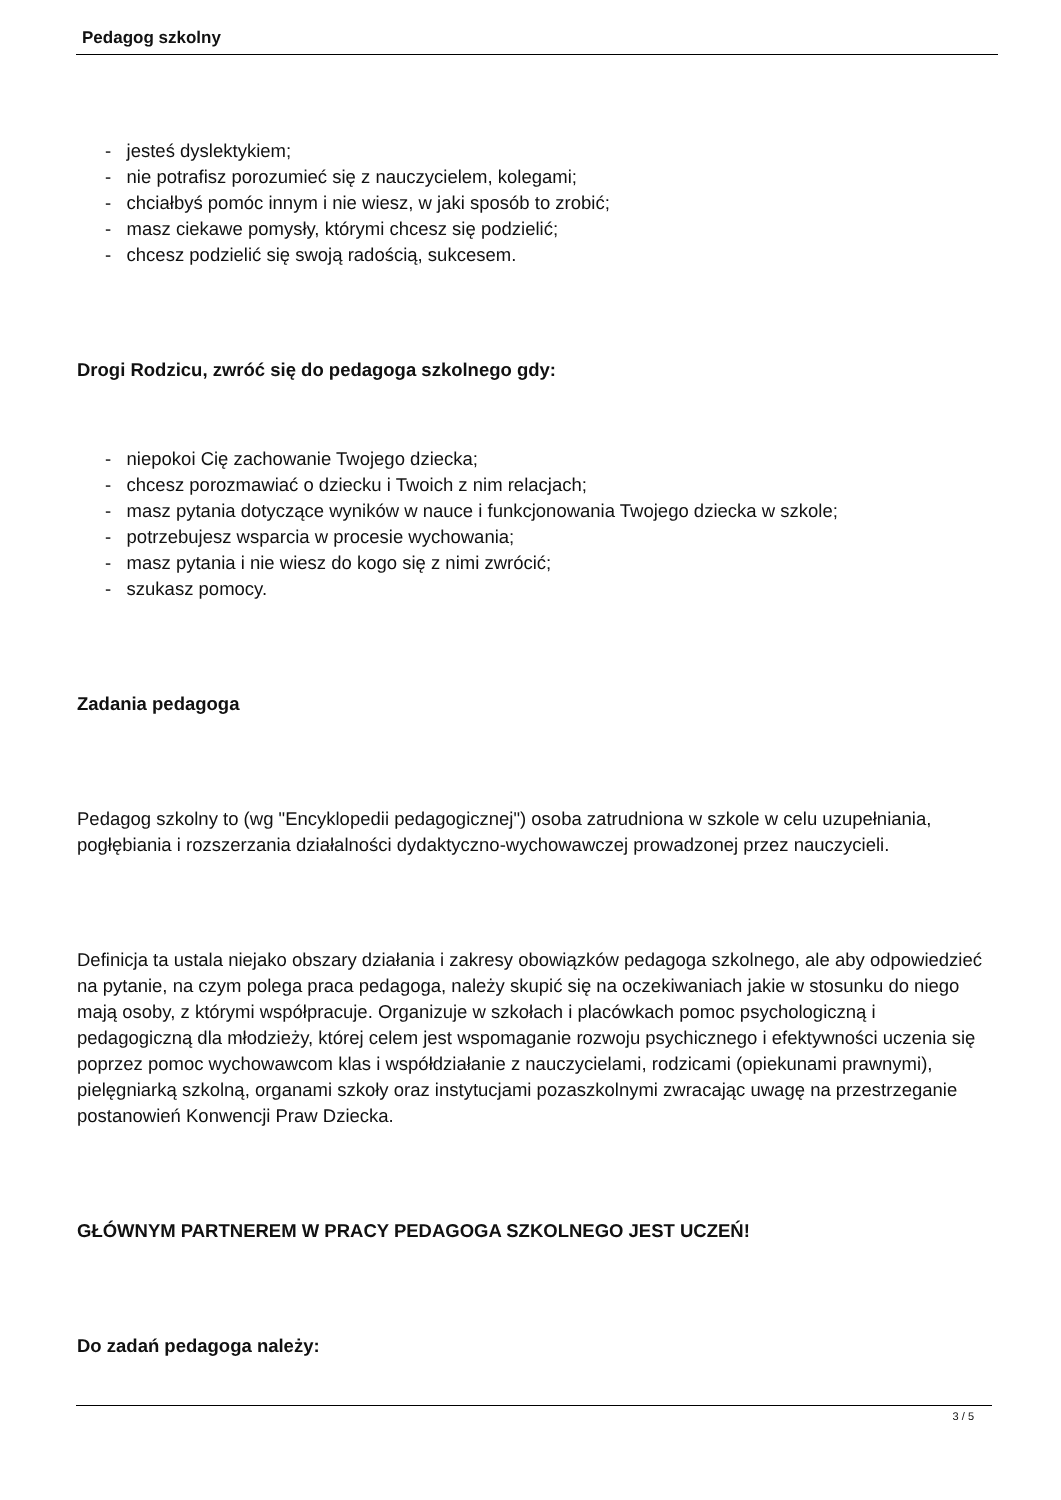Pedagog szkolny
- jesteś dyslektykiem;
- nie potrafisz porozumieć się z nauczycielem, kolegami;
- chciałbyś pomóc innym i nie wiesz, w jaki sposób to zrobić;
- masz ciekawe pomysły, którymi chcesz się podzielić;
- chcesz podzielić się swoją radością, sukcesem.
Drogi Rodzicu, zwróć się do pedagoga szkolnego gdy:
- niepokoi Cię zachowanie Twojego dziecka;
- chcesz porozmawiać o dziecku i Twoich z nim relacjach;
- masz pytania dotyczące wyników w nauce i funkcjonowania Twojego dziecka w szkole;
- potrzebujesz wsparcia w procesie wychowania;
- masz pytania i nie wiesz do kogo się z nimi zwrócić;
- szukasz pomocy.
Zadania pedagoga
Pedagog szkolny to (wg "Encyklopedii pedagogicznej") osoba zatrudniona w szkole w celu uzupełniania, pogłębiania i rozszerzania działalności dydaktyczno-wychowawczej prowadzonej przez nauczycieli.
Definicja ta ustala niejako obszary działania i zakresy obowiązków pedagoga szkolnego, ale aby odpowiedzieć na pytanie, na czym polega praca pedagoga, należy skupić się na oczekiwaniach jakie w stosunku do niego mają osoby, z którymi współpracuje. Organizuje w szkołach i placówkach pomoc psychologiczną i pedagogiczną dla młodzieży, której celem jest wspomaganie rozwoju psychicznego i efektywności uczenia się poprzez pomoc wychowawcom klas i współdziałanie z nauczycielami, rodzicami (opiekunami prawnymi), pielęgniarką szkolną, organami szkoły oraz instytucjami pozaszkolnymi zwracając uwagę na przestrzeganie postanowień Konwencji Praw Dziecka.
GŁÓWNYM PARTNEREM W PRACY PEDAGOGA SZKOLNEGO JEST UCZEŃ!
Do zadań pedagoga należy:
3 / 5